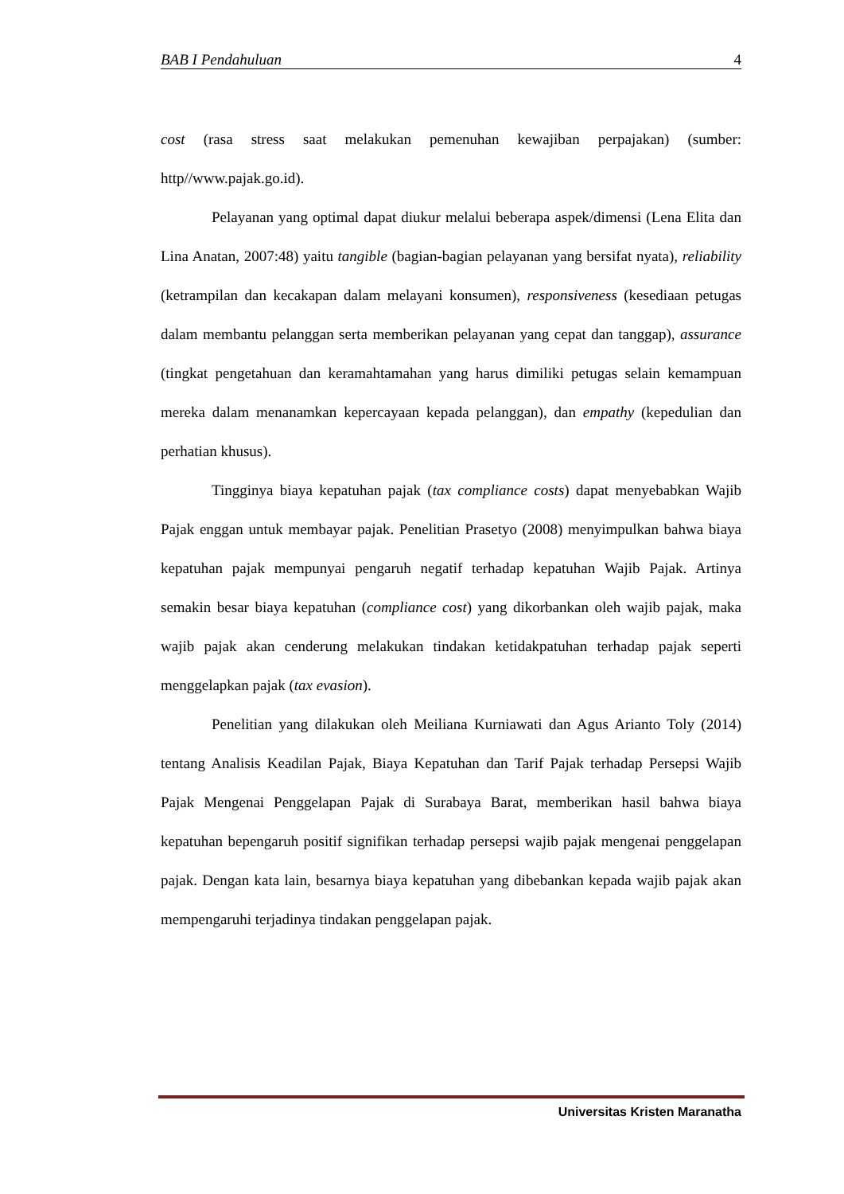BAB I Pendahuluan 4
cost (rasa stress saat melakukan pemenuhan kewajiban perpajakan) (sumber: http//www.pajak.go.id).
Pelayanan yang optimal dapat diukur melalui beberapa aspek/dimensi (Lena Elita dan Lina Anatan, 2007:48) yaitu tangible (bagian-bagian pelayanan yang bersifat nyata), reliability (ketrampilan dan kecakapan dalam melayani konsumen), responsiveness (kesediaan petugas dalam membantu pelanggan serta memberikan pelayanan yang cepat dan tanggap), assurance (tingkat pengetahuan dan keramahtamahan yang harus dimiliki petugas selain kemampuan mereka dalam menanamkan kepercayaan kepada pelanggan), dan empathy (kepedulian dan perhatian khusus).
Tingginya biaya kepatuhan pajak (tax compliance costs) dapat menyebabkan Wajib Pajak enggan untuk membayar pajak. Penelitian Prasetyo (2008) menyimpulkan bahwa biaya kepatuhan pajak mempunyai pengaruh negatif terhadap kepatuhan Wajib Pajak. Artinya semakin besar biaya kepatuhan (compliance cost) yang dikorbankan oleh wajib pajak, maka wajib pajak akan cenderung melakukan tindakan ketidakpatuhan terhadap pajak seperti menggelapkan pajak (tax evasion).
Penelitian yang dilakukan oleh Meiliana Kurniawati dan Agus Arianto Toly (2014) tentang Analisis Keadilan Pajak, Biaya Kepatuhan dan Tarif Pajak terhadap Persepsi Wajib Pajak Mengenai Penggelapan Pajak di Surabaya Barat, memberikan hasil bahwa biaya kepatuhan bepengaruh positif signifikan terhadap persepsi wajib pajak mengenai penggelapan pajak. Dengan kata lain, besarnya biaya kepatuhan yang dibebankan kepada wajib pajak akan mempengaruhi terjadinya tindakan penggelapan pajak.
Universitas Kristen Maranatha